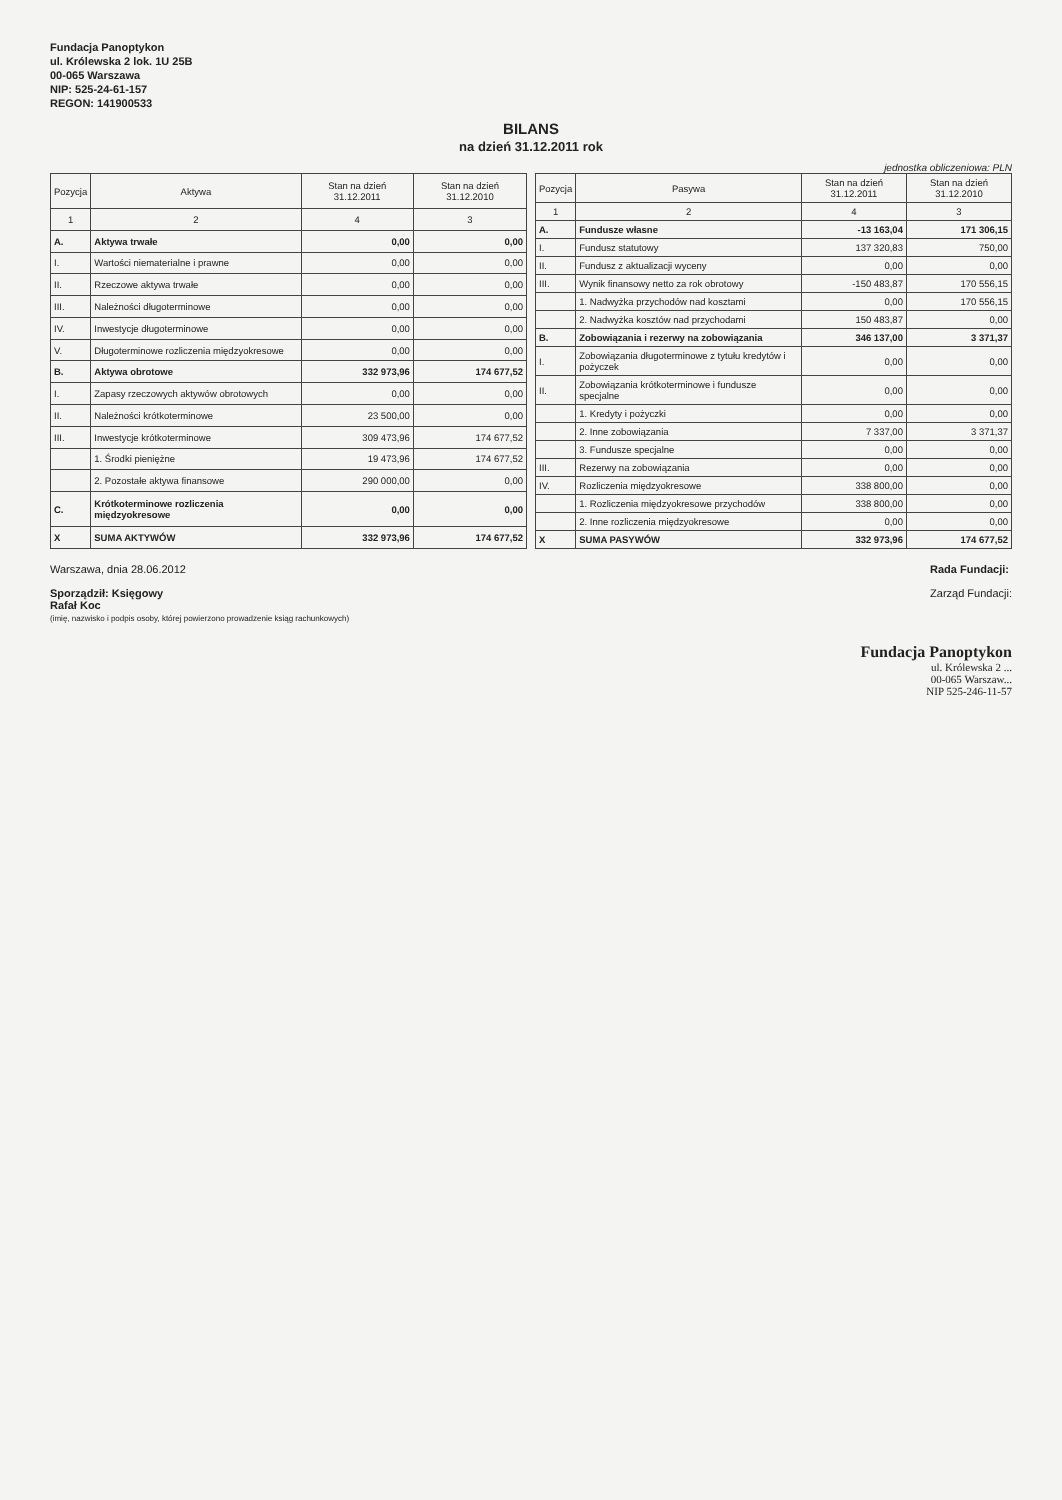Fundacja Panoptykon
ul. Królewska 2 lok. 1U 25B
00-065 Warszawa
NIP: 525-24-61-157
REGON: 141900533
BILANS
na dzień 31.12.2011 rok
jednostka obliczeniowa: PLN
| Pozycja | Aktywa | Stan na dzień 31.12.2011 | Stan na dzień 31.12.2010 |
| --- | --- | --- | --- |
| 1 | 2 | 4 | 3 |
| A. | Aktywa trwałe | 0,00 | 0,00 |
| I. | Wartości niematerialne i prawne | 0,00 | 0,00 |
| II. | Rzeczowe aktywa trwałe | 0,00 | 0,00 |
| III. | Należności długoterminowe | 0,00 | 0,00 |
| IV. | Inwestycje długoterminowe | 0,00 | 0,00 |
| V. | Długoterminowe rozliczenia międzyokresowe | 0,00 | 0,00 |
| B. | Aktywa obrotowe | 332 973,96 | 174 677,52 |
| I. | Zapasy rzeczowych aktywów obrotowych | 0,00 | 0,00 |
| II. | Należności krótkoterminowe | 23 500,00 | 0,00 |
| III. | Inwestycje krótkoterminowe | 309 473,96 | 174 677,52 |
| | 1. Środki pieniężne | 19 473,96 | 174 677,52 |
| | 2. Pozostałe aktywa finansowe | 290 000,00 | 0,00 |
| C. | Krótkoterminowe rozliczenia międzyokresowe | 0,00 | 0,00 |
| X | SUMA AKTYWÓW | 332 973,96 | 174 677,52 |
| Pozycja | Pasywa | Stan na dzień 31.12.2011 | Stan na dzień 31.12.2010 |
| --- | --- | --- | --- |
| 1 | 2 | 4 | 3 |
| A. | Fundusze własne | -13 163,04 | 171 306,15 |
| I. | Fundusz statutowy | 137 320,83 | 750,00 |
| II. | Fundusz z aktualizacji wyceny | 0,00 | 0,00 |
| III. | Wynik finansowy netto za rok obrotowy | -150 483,87 | 170 556,15 |
| | 1. Nadwyżka przychodów nad kosztami | 0,00 | 170 556,15 |
| | 2. Nadwyżka kosztów nad przychodami | 150 483,87 | 0,00 |
| B. | Zobowiązania i rezerwy na zobowiązania | 346 137,00 | 3 371,37 |
| I. | Zobowiązania długoterminowe z tytułu kredytów i pożyczek | 0,00 | 0,00 |
| II. | Zobowiązania krótkoterminowe i fundusze specjalne | 0,00 | 0,00 |
| | 1. Kredyty i pożyczki | 0,00 | 0,00 |
| | 2. Inne zobowiązania | 7 337,00 | 3 371,37 |
| | 3. Fundusze specjalne | 0,00 | 0,00 |
| III. | Rezerwy na zobowiązania | 0,00 | 0,00 |
| IV. | Rozliczenia międzyokresowe | 338 800,00 | 0,00 |
| | 1. Rozliczenia międzyokresowe przychodów | 338 800,00 | 0,00 |
| | 2. Inne rozliczenia międzyokresowe | 0,00 | 0,00 |
| X | SUMA PASYWÓW | 332 973,96 | 174 677,52 |
Warszawa, dnia 28.06.2012
Sporządził: Księgowy
Rafał Koc
(imię, nazwisko i podpis osoby, której powierzono prowadzenie ksiąg rachunkowych)
Rada Fundacji:
Zarząd Fundacji:
Fundacja Panoptykon
ul. Królewska 2 ...
00-065 Warszaw...
NIP 525-246-11-57